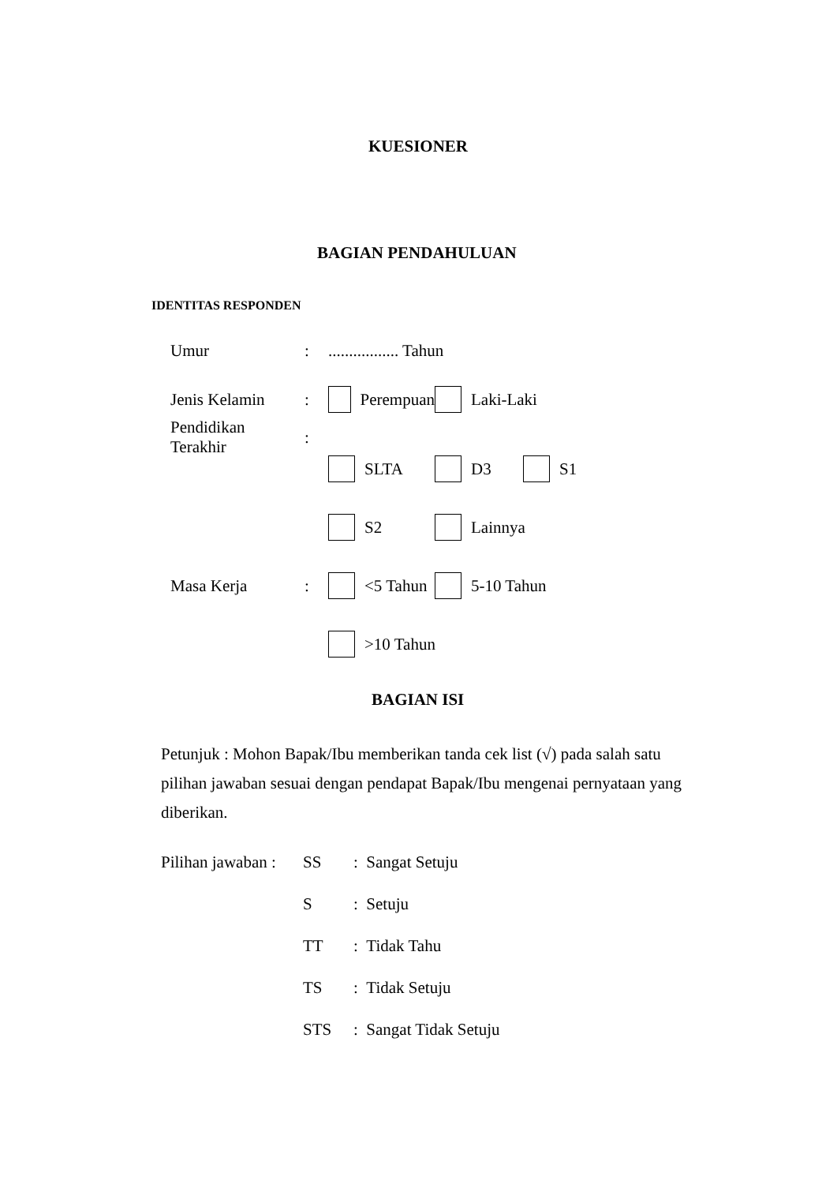KUESIONER
BAGIAN PENDAHULUAN
IDENTITAS RESPONDEN
Umur:................. Tahun
Jenis Kelamin: Perempuan Laki-Laki
Pendidikan Terakhir:
SLTA D3 S1
S2 Lainnya
Masa Kerja: <5 Tahun 5-10 Tahun
>10 Tahun
BAGIAN ISI
Petunjuk : Mohon Bapak/Ibu memberikan tanda cek list (√) pada salah satu pilihan jawaban sesuai dengan pendapat Bapak/Ibu mengenai pernyataan yang diberikan.
Pilihan jawaban : SS: Sangat Setuju
S: Setuju
TT: Tidak Tahu
TS: Tidak Setuju
STS: Sangat Tidak Setuju